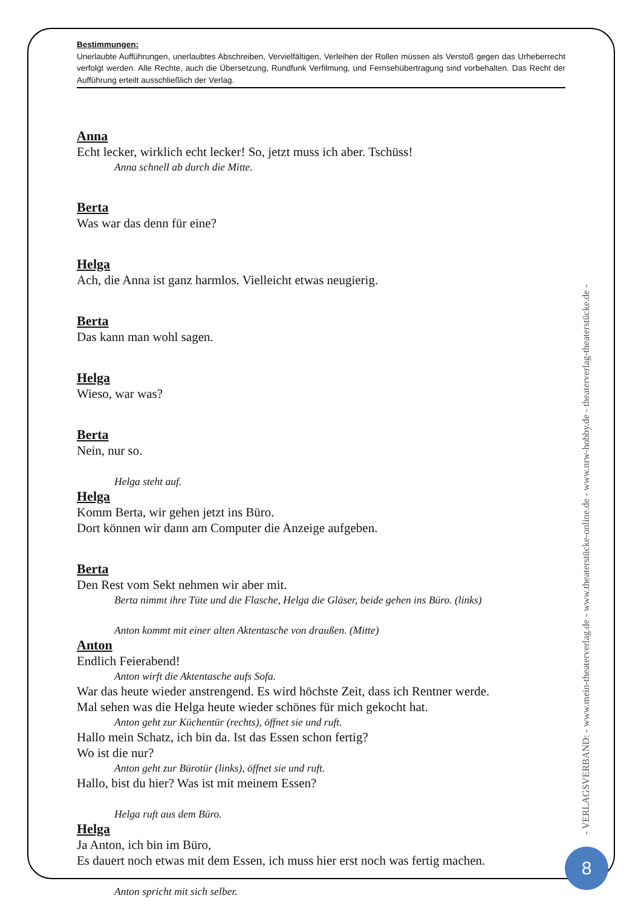Bestimmungen:
Unerlaubte Aufführungen, unerlaubtes Abschreiben, Vervielfältigen, Verleihen der Rollen müssen als Verstoß gegen das Urheberrecht verfolgt werden. Alle Rechte, auch die Übersetzung, Rundfunk Verfilmung, und Fernsehübertragung sind vorbehalten. Das Recht der Aufführung erteilt ausschließlich der Verlag.
Anna
Echt lecker, wirklich echt lecker! So, jetzt muss ich aber. Tschüss!
Anna schnell ab durch die Mitte.
Berta
Was war das denn für eine?
Helga
Ach, die Anna ist ganz harmlos. Vielleicht etwas neugierig.
Berta
Das kann man wohl sagen.
Helga
Wieso, war was?
Berta
Nein, nur so.
Helga steht auf.
Helga
Komm Berta, wir gehen jetzt ins Büro.
Dort können wir dann am Computer die Anzeige aufgeben.
Berta
Den Rest vom Sekt nehmen wir aber mit.
Berta nimmt ihre Tüte und die Flasche, Helga die Gläser, beide gehen ins Büro. (links)
Anton kommt mit einer alten Aktentasche von draußen. (Mitte)
Anton
Endlich Feierabend!
Anton wirft die Aktentasche aufs Sofa.
War das heute wieder anstrengend. Es wird höchste Zeit, dass ich Rentner werde.
Mal sehen was die Helga heute wieder schönes für mich gekocht hat.
Anton geht zur Küchentür (rechts), öffnet sie und ruft.
Hallo mein Schatz, ich bin da. Ist das Essen schon fertig?
Wo ist die nur?
Anton geht zur Bürotür (links), öffnet sie und ruft.
Hallo, bist du hier? Was ist mit meinem Essen?
Helga ruft aus dem Büro.
Helga
Ja Anton, ich bin im Büro,
Es dauert noch etwas mit dem Essen, ich muss hier erst noch was fertig machen.
Anton spricht mit sich selber.
- VERLAGSVERBAND: - www.mein-theaterverlag.de - www.theaterstücke-online.de - www.nrw-hobby.de - theaterverlag-theaterstücke.de -
8